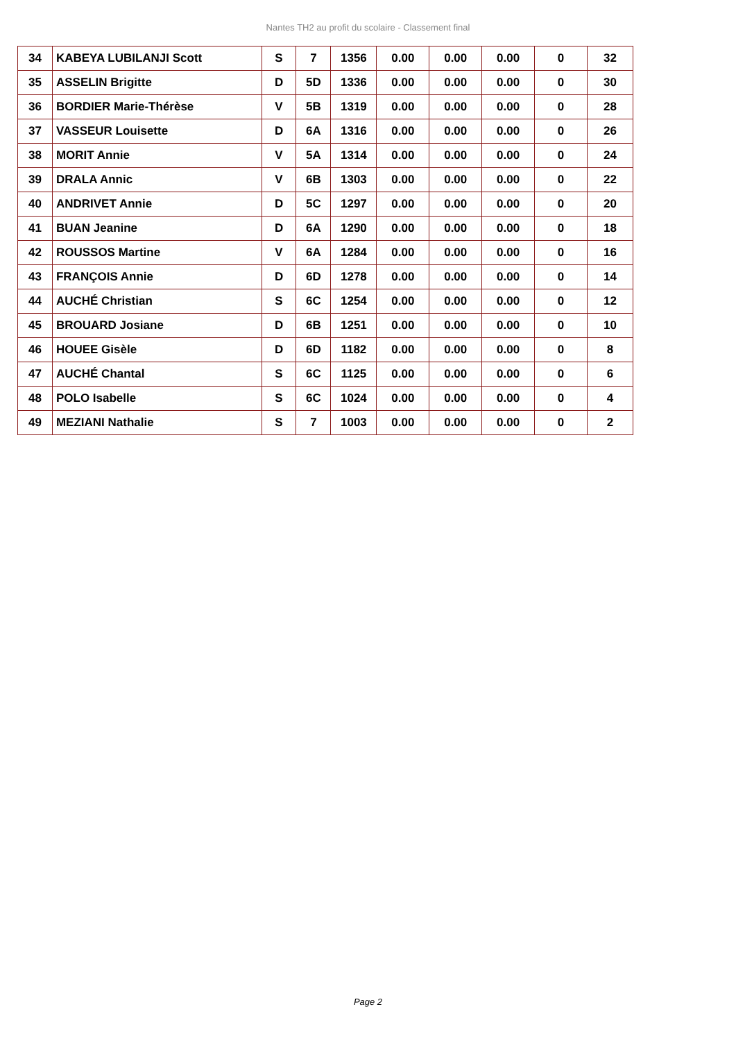Nantes TH2 au profit du scolaire - Classement final
| 34 | KABEYA LUBILANJI Scott | S | 7 | 1356 | 0.00 | 0.00 | 0.00 | 0 | 32 |
| 35 | ASSELIN Brigitte | D | 5D | 1336 | 0.00 | 0.00 | 0.00 | 0 | 30 |
| 36 | BORDIER Marie-Thérèse | V | 5B | 1319 | 0.00 | 0.00 | 0.00 | 0 | 28 |
| 37 | VASSEUR Louisette | D | 6A | 1316 | 0.00 | 0.00 | 0.00 | 0 | 26 |
| 38 | MORIT Annie | V | 5A | 1314 | 0.00 | 0.00 | 0.00 | 0 | 24 |
| 39 | DRALA Annic | V | 6B | 1303 | 0.00 | 0.00 | 0.00 | 0 | 22 |
| 40 | ANDRIVET Annie | D | 5C | 1297 | 0.00 | 0.00 | 0.00 | 0 | 20 |
| 41 | BUAN Jeanine | D | 6A | 1290 | 0.00 | 0.00 | 0.00 | 0 | 18 |
| 42 | ROUSSOS Martine | V | 6A | 1284 | 0.00 | 0.00 | 0.00 | 0 | 16 |
| 43 | FRANÇOIS Annie | D | 6D | 1278 | 0.00 | 0.00 | 0.00 | 0 | 14 |
| 44 | AUCHÉ Christian | S | 6C | 1254 | 0.00 | 0.00 | 0.00 | 0 | 12 |
| 45 | BROUARD Josiane | D | 6B | 1251 | 0.00 | 0.00 | 0.00 | 0 | 10 |
| 46 | HOUEE Gisèle | D | 6D | 1182 | 0.00 | 0.00 | 0.00 | 0 | 8 |
| 47 | AUCHÉ Chantal | S | 6C | 1125 | 0.00 | 0.00 | 0.00 | 0 | 6 |
| 48 | POLO Isabelle | S | 6C | 1024 | 0.00 | 0.00 | 0.00 | 0 | 4 |
| 49 | MEZIANI Nathalie | S | 7 | 1003 | 0.00 | 0.00 | 0.00 | 0 | 2 |
Page 2